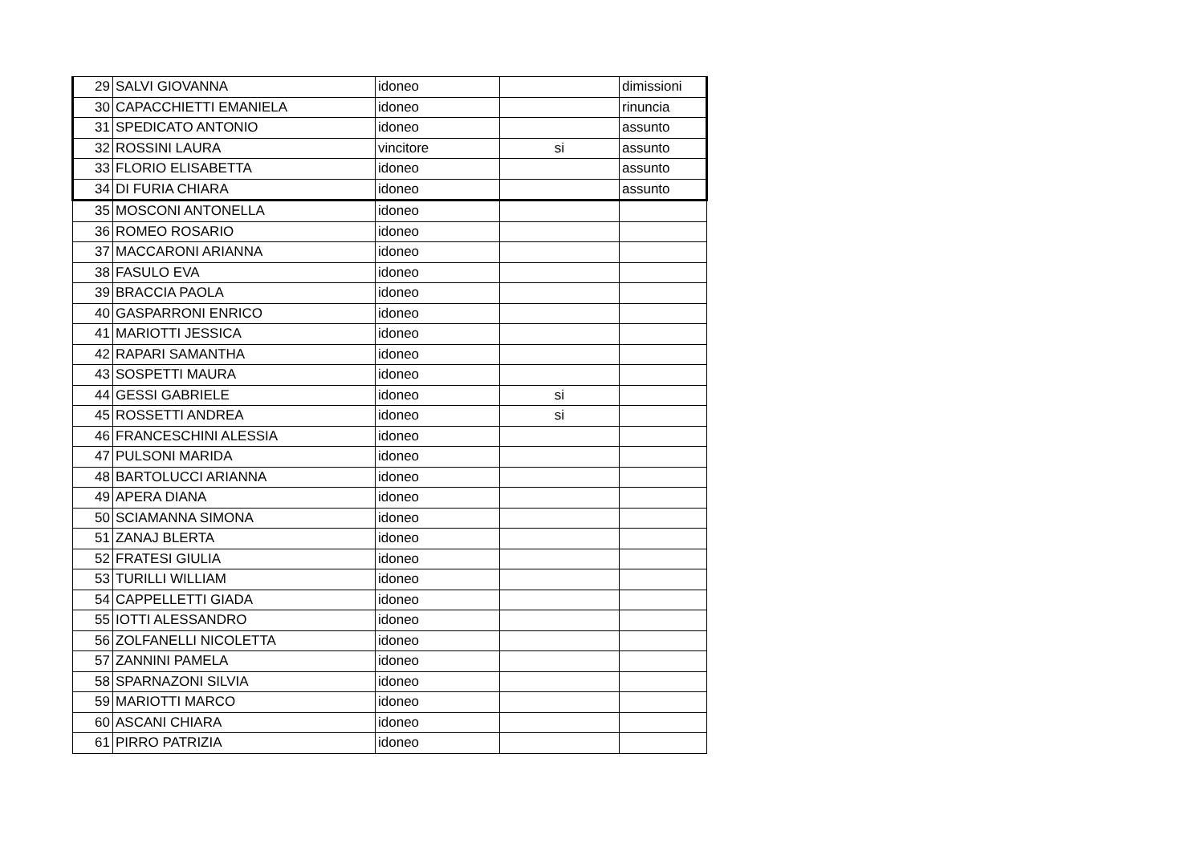| 29 | SALVI GIOVANNA | idoneo | | dimissioni |
| 30 | CAPACCHIETTI EMANIELA | idoneo | | rinuncia |
| 31 | SPEDICATO ANTONIO | idoneo | | assunto |
| 32 | ROSSINI LAURA | vincitore | si | assunto |
| 33 | FLORIO ELISABETTA | idoneo | | assunto |
| 34 | DI FURIA CHIARA | idoneo | | assunto |
| 35 | MOSCONI ANTONELLA | idoneo | | |
| 36 | ROMEO ROSARIO | idoneo | | |
| 37 | MACCARONI ARIANNA | idoneo | | |
| 38 | FASULO EVA | idoneo | | |
| 39 | BRACCIA PAOLA | idoneo | | |
| 40 | GASPARRONI ENRICO | idoneo | | |
| 41 | MARIOTTI JESSICA | idoneo | | |
| 42 | RAPARI SAMANTHA | idoneo | | |
| 43 | SOSPETTI MAURA | idoneo | | |
| 44 | GESSI GABRIELE | idoneo | si | |
| 45 | ROSSETTI ANDREA | idoneo | si | |
| 46 | FRANCESCHINI ALESSIA | idoneo | | |
| 47 | PULSONI MARIDA | idoneo | | |
| 48 | BARTOLUCCI ARIANNA | idoneo | | |
| 49 | APERA DIANA | idoneo | | |
| 50 | SCIAMANNA SIMONA | idoneo | | |
| 51 | ZANAJ BLERTA | idoneo | | |
| 52 | FRATESI GIULIA | idoneo | | |
| 53 | TURILLI WILLIAM | idoneo | | |
| 54 | CAPPELLETTI GIADA | idoneo | | |
| 55 | IOTTI ALESSANDRO | idoneo | | |
| 56 | ZOLFANELLI NICOLETTA | idoneo | | |
| 57 | ZANNINI PAMELA | idoneo | | |
| 58 | SPARNAZONI SILVIA | idoneo | | |
| 59 | MARIOTTI MARCO | idoneo | | |
| 60 | ASCANI CHIARA | idoneo | | |
| 61 | PIRRO PATRIZIA | idoneo | | |